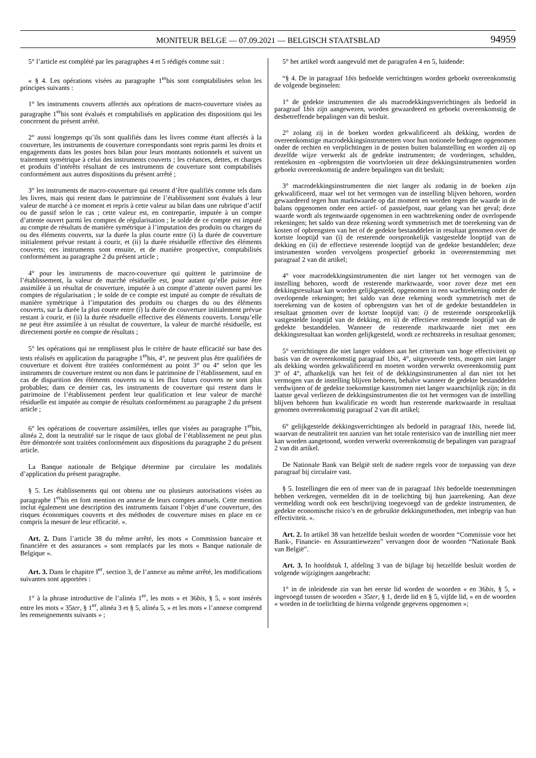MONITEUR BELGE — 07.09.2021 — BELGISCH STAATSBLAD 94959
5° l’article est complété par les paragraphes 4 et 5 rédigés comme suit :
« § 4. Les opérations visées au paragraphe 1<sup>er</sup>bis sont comptabilisées selon les principes suivants :
1° les instruments couverts affectés aux opérations de macro-couverture visées au paragraphe 1<sup>er</sup>bis sont évalués et comptabilisés en application des dispositions qui les concernent du présent arrêté.
2° aussi longtemps qu’ils sont qualifiés dans les livres comme étant affectés à la couverture, les instruments de couverture correspondants sont repris parmi les droits et engagements dans les postes hors bilan pour leurs montants notionnels et suivent un traitement symétrique à celui des instruments couverts ; les créances, dettes, et charges et produits d’intérêts résultant de ces instruments de couverture sont comptabilisés conformément aux autres dispositions du présent arrêté ;
3° les instruments de macro-couverture qui cessent d’être qualifiés comme tels dans les livres, mais qui restent dans le patrimoine de l’établissement sont évalués à leur valeur de marché à ce moment et repris à cette valeur au bilan dans une rubrique d’actif ou de passif selon le cas ; cette valeur est, en contrepartie, imputée à un compte d’attente ouvert parmi les comptes de régularisation ; le solde de ce compte est imputé au compte de résultats de manière symétrique à l’imputation des produits ou charges du ou des éléments couverts, sur la durée la plus courte entre (i) la durée de couverture initialement prévue restant à courir, et (ii) la durée résiduelle effective des éléments couverts; ces instruments sont ensuite, et de manière prospective, comptabilisés conformément au paragraphe 2 du présent article ;
4° pour les instruments de macro-couverture qui quittent le patrimoine de l’établissement, la valeur de marché résiduelle est, pour autant qu’elle puisse être assimilée à un résultat de couverture, imputée à un compte d’attente ouvert parmi les comptes de régularisation ; le solde de ce compte est imputé au compte de résultats de manière symétrique à l’imputation des produits ou charges du ou des éléments couverts, sur la durée la plus courte entre (i) la durée de couverture initialement prévue restant à courir, et (ii) la durée résiduelle effective des éléments couverts. Lorsqu’elle ne peut être assimilée à un résultat de couverture, la valeur de marché résiduelle, est directement portée en compte de résultats ;
5° les opérations qui ne remplissent plus le critère de haute efficacité sur base des tests réalisés en application du paragraphe 1<sup>er</sup>bis, 4°, ne peuvent plus être qualifiées de couverture et doivent être traitées conformément au point 3° ou 4° selon que les instruments de couverture restent ou non dans le patrimoine de l’établissement, sauf en cas de disparition des éléments couverts ou si les flux futurs couverts ne sont plus probables; dans ce dernier cas, les instruments de couverture qui restent dans le patrimoine de l’établissement perdent leur qualification et leur valeur de marché résiduelle est imputée au compte de résultats conformément au paragraphe 2 du présent article ;
6° les opérations de couverture assimilées, telles que visées au paragraphe 1<sup>er</sup>bis, alinéa 2, dont la neutralité sur le risque de taux global de l’établissement ne peut plus être démontrée sont traitées conformément aux dispositions du paragraphe 2 du présent article.
La Banque nationale de Belgique détermine par circulaire les modalités d’application du présent paragraphe.
§ 5. Les établissements qui ont obtenu une ou plusieurs autorisations visées au paragraphe 1<sup>er</sup>bis en font mention en annexe de leurs comptes annuels. Cette mention inclut également une description des instruments faisant l’objet d’une couverture, des risques économiques couverts et des méthodes de couverture mises en place en ce compris la mesure de leur efficacité. ».
Art. 2. Dans l’article 38 du même arrêté, les mots « Commission bancaire et financière et des assurances » sont remplacés par les mots « Banque nationale de Belgique ».
Art. 3. Dans le chapitre I<sup>er</sup>, section 3, de l’annexe au même arrêté, les modifications suivantes sont apportées :
1° à la phrase introductive de l’alinéa 1<sup>er</sup>, les mots « et 36bis, § 5, » sont insérés entre les mots « 35ter, § 1<sup>er</sup>, alinéa 3 et § 5, alinéa 5, » et les mots « l’annexe comprend les renseignements suivants » ;
5° het artikel wordt aangevuld met de paragrafen 4 en 5, luidende:
“§ 4. De in paragraaf 1bis bedoelde verrichtingen worden geboekt overeenkomstig de volgende beginselen:
1° de gedekte instrumenten die als macrodekkingsverrichtingen als bedoeld in paragraaf 1bis zijn aangewezen, worden gewaardeerd en geboekt overeenkomstig de desbetreffende bepalingen van dit besluit.
2° zolang zij in de boeken worden gekwalificeerd als dekking, worden de overeenkomstige macrodekkingsinstrumenten voor hun notionele bedragen opgenomen onder de rechten en verplichtingen in de posten buiten balanstelling en worden zij op dezelfde wijze verwerkt als de gedekte instrumenten; de vorderingen, schulden, rentekosten en -opbrengsten die voortvloeien uit deze dekkingsinstrumenten worden geboekt overeenkomstig de andere bepalingen van dit besluit;
3° macrodekkingsinstrumenten die niet langer als zodanig in de boeken zijn gekwalificeerd, maar wel tot het vermogen van de instelling blijven behoren, worden gewaardeerd tegen hun marktwaarde op dat moment en worden tegen die waarde in de balans opgenomen onder een actief- of passiefpost, naar gelang van het geval; deze waarde wordt als tegenwaarde opgenomen in een wachtrekening onder de overlopende rekeningen; het saldo van deze rekening wordt symmetrisch met de toerekening van de kosten of opbrengsten van het of de gedekte bestanddelen in resultaat genomen over de kortste looptijd van (i) de resterende oorspronkelijk vastgestelde looptijd van de dekking en (ii) de effectieve resterende looptijd van de gedekte bestanddelen; deze instrumenten worden vervolgens prospectief geboekt in overeenstemming met paragraaf 2 van dit artikel;
4° voor macrodekkingsinstrumenten die niet langer tot het vermogen van de instelling behoren, wordt de resterende marktwaarde, voor zover deze met een dekkingsresultaat kan worden gelijkgesteld, opgenomen in een wachtrekening onder de overlopende rekeningen; het saldo van deze rekening wordt symmetrisch met de toerekening van de kosten of opbrengsten van het of de gedekte bestanddelen in resultaat genomen over de kortste looptijd van: i) de resterende oorspronkelijk vastgestelde looptijd van de dekking, en ii) de effectieve resterende looptijd van de gedekte bestanddelen. Wanneer de resterende marktwaarde niet met een dekkingsresultaat kan worden gelijkgesteld, wordt ze rechtstreeks in resultaat genomen;
5° verrichtingen die niet langer voldoen aan het criterium van hoge effectiviteit op basis van de overeenkomstig paragraaf 1bis, 4°, uitgevoerde tests, mogen niet langer als dekking worden gekwalificeerd en moeten worden verwerkt overeenkomstig punt 3° of 4°, afhankelijk van het feit of de dekkingsinstrumenten al dan niet tot het vermogen van de instelling blijven behoren, behalve wanneer de gedekte bestanddelen verdwijnen of de gedekte toekomstige kasstromen niet langer waarschijnlijk zijn; in dit laatste geval verliezen de dekkingsinstrumenten die tot het vermogen van de instelling blijven behoren hun kwalificatie en wordt hun resterende marktwaarde in resultaat genomen overeenkomstig paragraaf 2 van dit artikel;
6° gelijkgestelde dekkingsverrichtingen als bedoeld in paragraaf 1bis, tweede lid, waarvan de neutraliteit ten aanzien van het totale renterisico van de instelling niet meer kan worden aangetoond, worden verwerkt overeenkomstig de bepalingen van paragraaf 2 van dit artikel.
De Nationale Bank van België stelt de nadere regels voor de toepassing van deze paragraaf bij circulaire vast.
§ 5. Instellingen die een of meer van de in paragraaf 1bis bedoelde toestemmingen hebben verkregen, vermelden dit in de toelichting bij hun jaarrekening. Aan deze vermelding wordt ook een beschrijving toegevoegd van de gedekte instrumenten, de gedekte economische risico’s en de gebruikte dekkingsmethoden, met inbegrip van hun effectiviteit. ».
Art. 2. In artikel 38 van hetzelfde besluit worden de woorden “Commissie voor het Bank-, Financie- en Assurantiewezen” vervangen door de woorden “Nationale Bank van België”.
Art. 3. In hoofdstuk I, afdeling 3 van de bijlage bij hetzelfde besluit worden de volgende wijzigingen aangebracht:
1° in de inleidende zin van het eerste lid worden de woorden « en 36bis, § 5, » ingevoegd tussen de woorden « 35ter, § 1, derde lid en § 5, vijfde lid, » en de woorden « worden in de toelichting de hierna volgende gegevens opgenomen »;